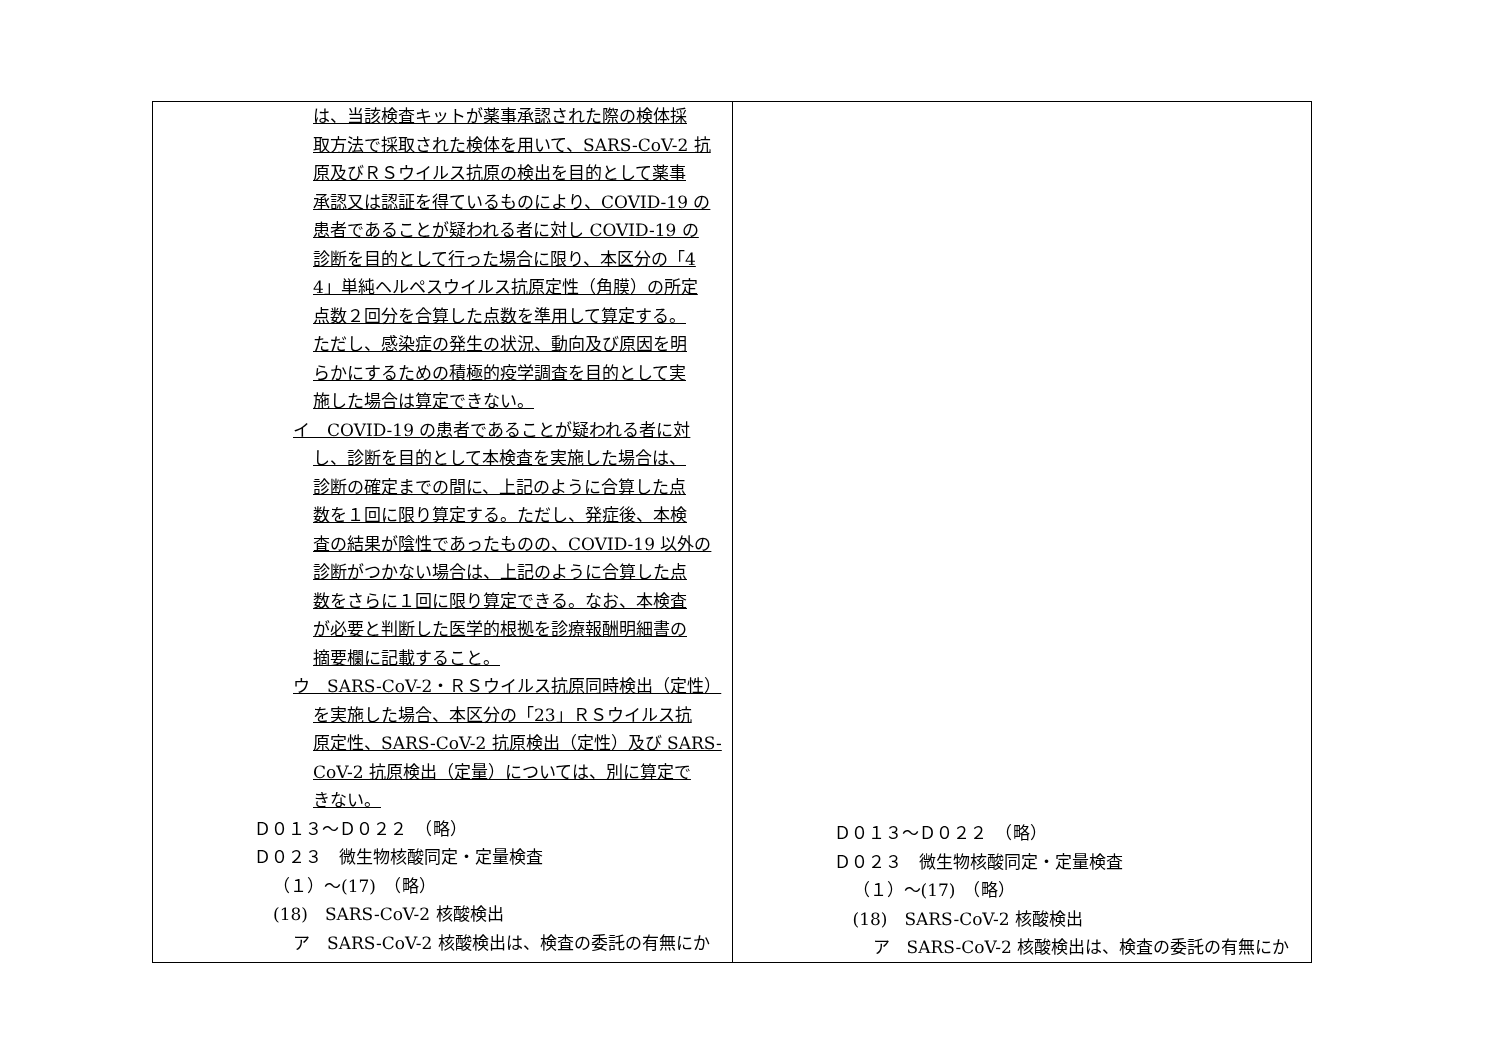| は、当該検査キットが薬事承認された際の検体採 取方法で採取された検体を用いて、SARS-CoV-2 抗 原及びＲＳウイルス抗原の検出を目的として薬事 承認又は認証を得ているものにより、COVID-19 の 患者であることが疑われる者に対し COVID-19 の 診断を目的として行った場合に限り、本区分の「4 4」単純ヘルペスウイルス抗原定性（角膜）の所定 点数２回分を合算した点数を準用して算定する。 ただし、感染症の発生の状況、動向及び原因を明 らかにするための積極的疫学調査を目的として実 施した場合は算定できない。 イ COVID-19 の患者であることが疑われる者に対 し、診断を目的として本検査を実施した場合は、 診断の確定までの間に、上記のように合算した点 数を１回に限り算定する。ただし、発症後、本検 査の結果が陰性であったものの、COVID-19 以外の 診断がつかない場合は、上記のように合算した点 数をさらに１回に限り算定できる。なお、本検査 が必要と判断した医学的根拠を診療報酬明細書の 摘要欄に記載すること。 ウ SARS-CoV-2・ＲＳウイルス抗原同時検出（定性） を実施した場合、本区分の「23」ＲＳウイルス抗 原定性、SARS-CoV-2 抗原検出（定性）及び SARS- CoV-2 抗原検出（定量）については、別に算定で きない。 Ｄ０１３～Ｄ０２２ （略） Ｄ０２３ 微生物核酸同定・定量検査 （１）～(17) （略） (18) SARS-CoV-2 核酸検出 ア SARS-CoV-2 核酸検出は、検査の委託の有無にか | Ｄ０１３～Ｄ０２２ （略） Ｄ０２３ 微生物核酸同定・定量検査 （１）～(17) （略） (18) SARS-CoV-2 核酸検出 ア SARS-CoV-2 核酸検出は、検査の委託の有無にか |